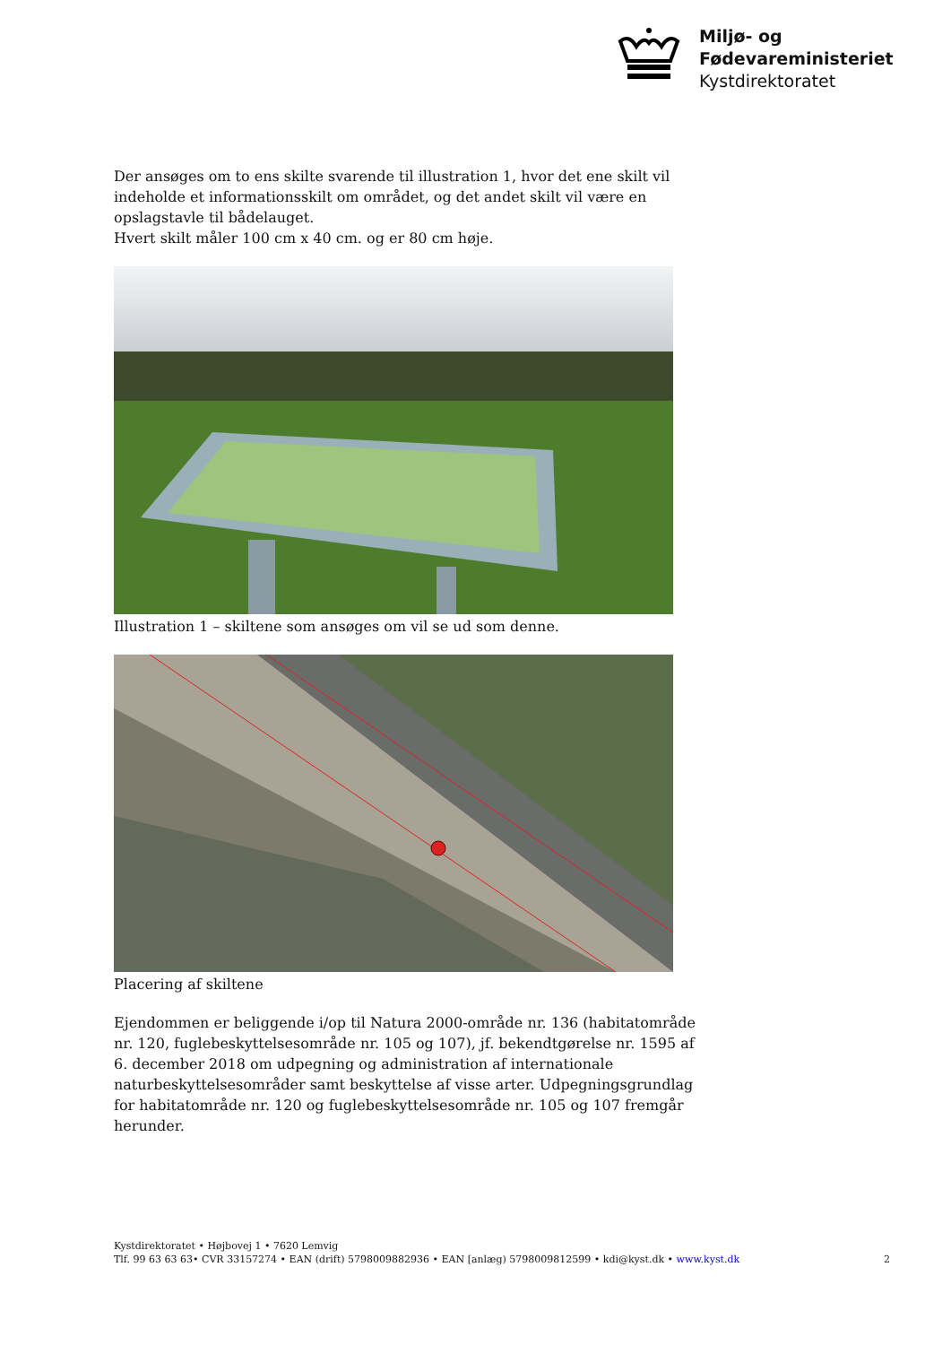Miljø- og
Fødevareministeriet
Kystdirektoratet
Der ansøges om to ens skilte svarende til illustration 1, hvor det ene skilt vil indeholde et informationsskilt om området, og det andet skilt vil være en opslagstavle til bådelauget.
Hvert skilt måler 100 cm x 40 cm. og er 80 cm høje.
Illustration 1 – skiltene som ansøges om vil se ud som denne.
Placering af skiltene
Ejendommen er beliggende i/op til Natura 2000-område nr. 136 (habitatområde nr. 120, fuglebeskyttelsesområde nr. 105 og 107), jf. bekendtgørelse nr. 1595 af 6. december 2018 om udpegning og administration af internationale naturbeskyttelsesområder samt beskyttelse af visse arter. Udpegningsgrundlag for habitatområde nr. 120 og fuglebeskyttelsesområde nr. 105 og 107 fremgår herunder.
Kystdirektoratet • Højbovej 1 • 7620 Lemvig
Tlf. 99 63 63 63• CVR 33157274 • EAN (drift) 5798009882936 • EAN [anlæg) 5798009812599 • kdi@kyst.dk • www.kyst.dk 2